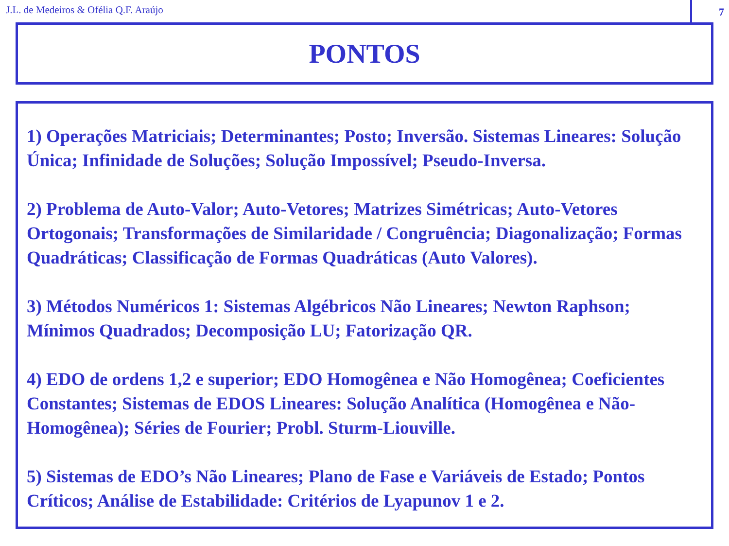J.L. de Medeiros & Ofélia Q.F. Araújo
7
PONTOS
1) Operações Matriciais; Determinantes; Posto; Inversão. Sistemas Lineares: Solução Única; Infinidade de Soluções; Solução Impossível; Pseudo-Inversa.
2) Problema de Auto-Valor; Auto-Vetores; Matrizes Simétricas; Auto-Vetores Ortogonais; Transformações de Similaridade / Congruência; Diagonalização; Formas Quadráticas; Classificação de Formas Quadráticas (Auto Valores).
3) Métodos Numéricos 1: Sistemas Algébricos Não Lineares; Newton Raphson; Mínimos Quadrados; Decomposição LU; Fatorização QR.
4) EDO de ordens 1,2 e superior; EDO Homogênea e Não Homogênea; Coeficientes Constantes; Sistemas de EDOS Lineares: Solução Analítica (Homogênea e Não-Homogênea); Séries de Fourier; Probl. Sturm-Liouville.
5) Sistemas de EDO’s Não Lineares; Plano de Fase e Variáveis de Estado; Pontos Críticos; Análise de Estabilidade: Critérios de Lyapunov 1 e 2.